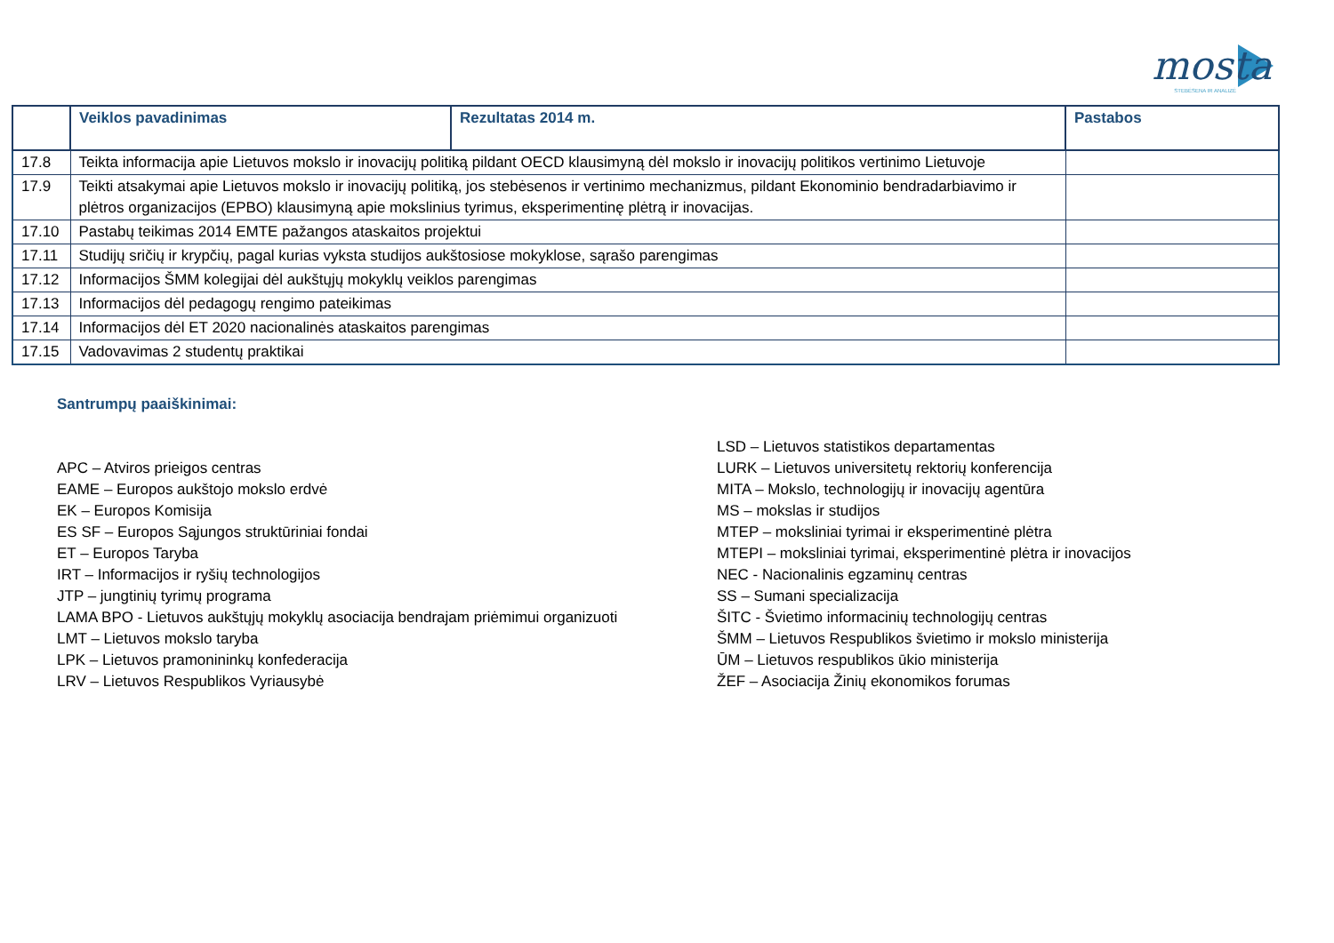mosta
STEBĖSENA IR ANALIZĖ
| | Veiklos pavadinimas | Rezultatas 2014 m. | Pastabos |
| --- | --- | --- | --- |
| 17.8 | Teikta informacija apie Lietuvos mokslo ir inovacijų politiką pildant OECD klausimyną dėl mokslo ir inovacijų politikos vertinimo Lietuvoje | | |
| 17.9 | Teikti atsakymai apie Lietuvos mokslo ir inovacijų politiką, jos stebėsenos ir vertinimo mechanizmus, pildant Ekonominio bendradarbiavimo ir plėtros organizacijos (EPBO) klausimyną apie mokslinius tyrimus, eksperimentinę plėtrą ir inovacijas. | | |
| 17.10 | Pastabų teikimas 2014 EMTE pažangos ataskaitos projektui | | |
| 17.11 | Studijų sričių ir krypčių, pagal kurias vyksta studijos aukštosiose mokyklose, sąrašo parengimas | | |
| 17.12 | Informacijos ŠMM kolegijai dėl aukštųjų mokyklų veiklos parengimas | | |
| 17.13 | Informacijos dėl pedagogų rengimo pateikimas | | |
| 17.14 | Informacijos dėl ET 2020 nacionalinės ataskaitos parengimas | | |
| 17.15 | Vadovavimas 2 studentų praktikai | | |
Santrumpų paaiškinimai:
APC – Atviros prieigos centras
EAME – Europos aukštojo mokslo erdvė
EK – Europos Komisija
ES SF – Europos Sąjungos struktūriniai fondai
ET – Europos Taryba
IRT – Informacijos ir ryšių technologijos
JTP – jungtinių tyrimų programa
LAMA BPO - Lietuvos aukštųjų mokyklų asociacija bendrajam priėmimui organizuoti
LMT – Lietuvos mokslo taryba
LPK – Lietuvos pramonininkų konfederacija
LRV – Lietuvos Respublikos Vyriausybė
LSD – Lietuvos statistikos departamentas
LURK – Lietuvos universitetų rektorių konferencija
MITA – Mokslo, technologijų ir inovacijų agentūra
MS – mokslas ir studijos
MTEP – moksliniai tyrimai ir eksperimentinė plėtra
MTEPI – moksliniai tyrimai, eksperimentinė plėtra ir inovacijos
NEC - Nacionalinis egzaminų centras
SS – Sumani specializacija
ŠITC - Švietimo informacinių technologijų centras
ŠMM – Lietuvos Respublikos švietimo ir mokslo ministerija
ŪM – Lietuvos respublikos ūkio ministerija
ŽEF – Asociacija Žinių ekonomikos forumas